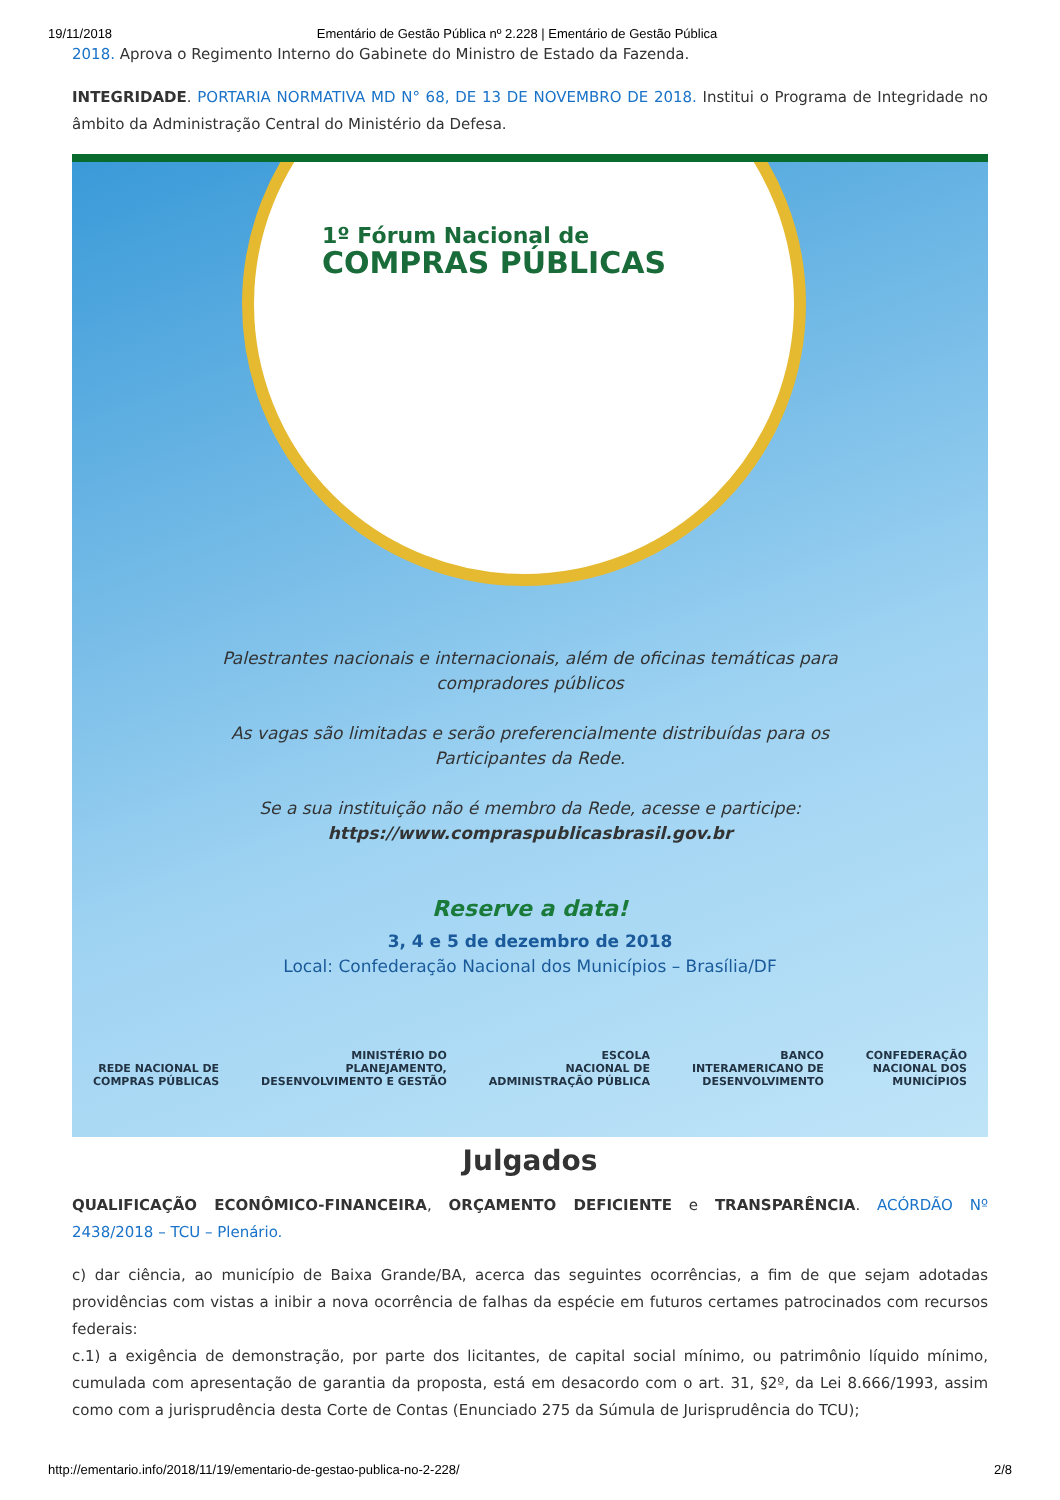19/11/2018 Ementário de Gestão Pública nº 2.228 | Ementário de Gestão Pública
2018. Aprova o Regimento Interno do Gabinete do Ministro de Estado da Fazenda.
INTEGRIDADE. PORTARIA NORMATIVA MD N° 68, DE 13 DE NOVEMBRO DE 2018. Institui o Programa de Integridade no âmbito da Administração Central do Ministério da Defesa.
1º Fórum Nacional de
COMPRAS PÚBLICAS
Palestrantes nacionais e internacionais, além de oficinas temáticas para
compradores públicos
As vagas são limitadas e serão preferencialmente distribuídas para os
Participantes da Rede.
Se a sua instituição não é membro da Rede, acesse e participe:
https://www.compraspublicasbrasil.gov.br
Reserve a data!
3, 4 e 5 de dezembro de 2018
Local: Confederação Nacional dos Municípios – Brasília/DF
REDE NACIONAL DE
COMPRAS PÚBLICAS
MINISTÉRIO DO
PLANEJAMENTO,
DESENVOLVIMENTO E GESTÃO
ESCOLA
NACIONAL DE
ADMINISTRAÇÃO PÚBLICA
BANCO
INTERAMERICANO DE
DESENVOLVIMENTO
CONFEDERAÇÃO
NACIONAL DOS
MUNICÍPIOS
Julgados
QUALIFICAÇÃO ECONÔMICO-FINANCEIRA, ORÇAMENTO DEFICIENTE e TRANSPARÊNCIA. ACÓRDÃO Nº 2438/2018 – TCU – Plenário.
c) dar ciência, ao município de Baixa Grande/BA, acerca das seguintes ocorrências, a fim de que sejam adotadas providências com vistas a inibir a nova ocorrência de falhas da espécie em futuros certames patrocinados com recursos federais:
c.1) a exigência de demonstração, por parte dos licitantes, de capital social mínimo, ou patrimônio líquido mínimo, cumulada com apresentação de garantia da proposta, está em desacordo com o art. 31, §2º, da Lei 8.666/1993, assim como com a jurisprudência desta Corte de Contas (Enunciado 275 da Súmula de Jurisprudência do TCU);
http://ementario.info/2018/11/19/ementario-de-gestao-publica-no-2-228/ 2/8